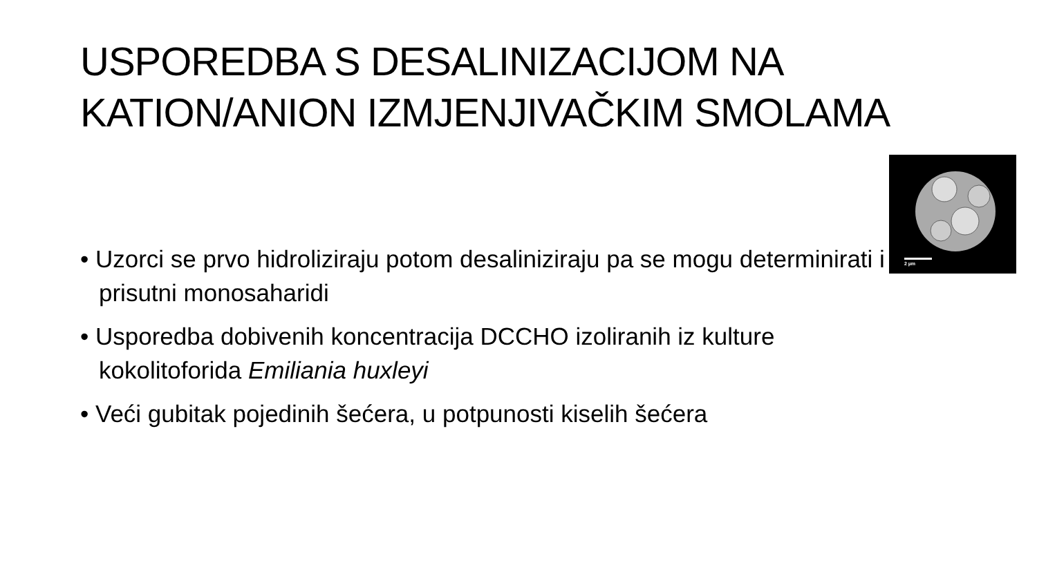USPOREDBA S DESALINIZACIJOM NA KATION/ANION IZMJENJIVAČKIM SMOLAMA
• Uzorci se prvo hidroliziraju potom desaliniziraju pa se mogu determinirati i prisutni monosaharidi
• Usporedba dobivenih koncentracija DCCHO izoliranih iz kulture kokolitoforida Emiliania huxleyi
• Veći gubitak pojedinih šećera, u potpunosti kiselih šećera
2 µm